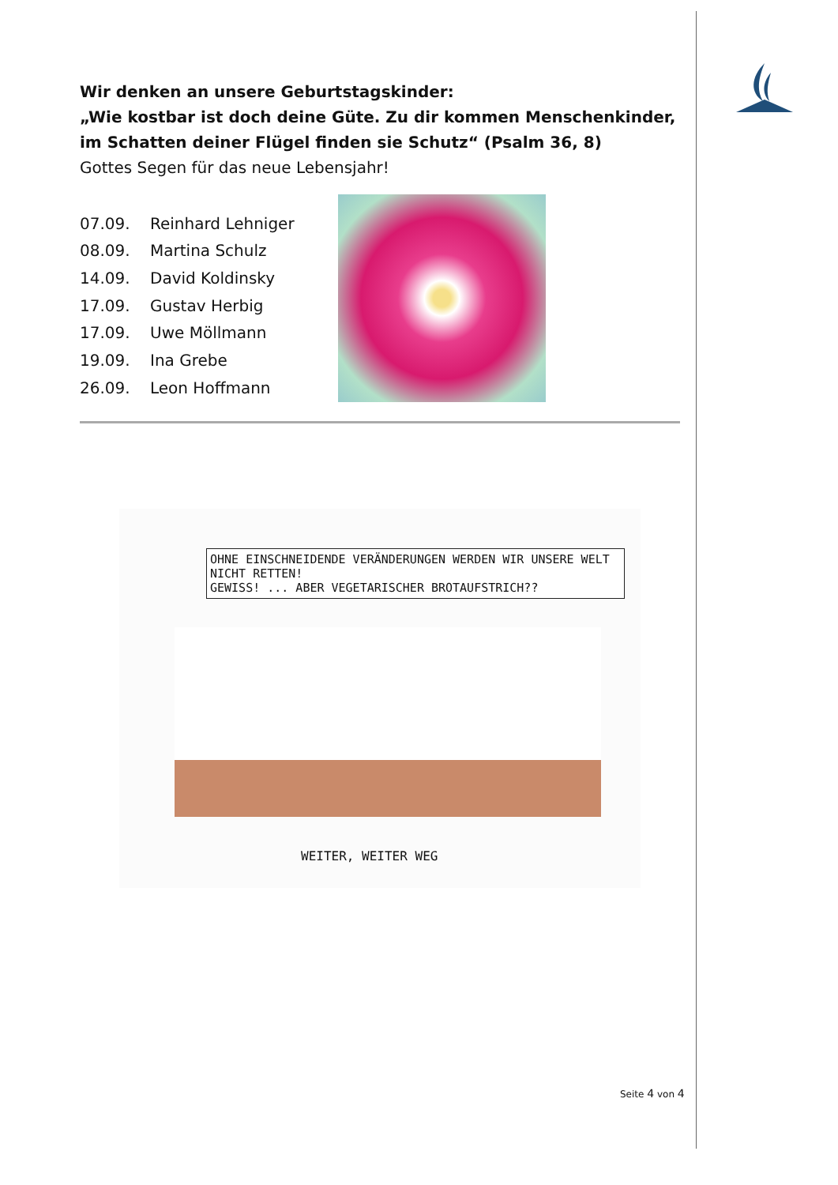Wir denken an unsere Geburtstagskinder:
„Wie kostbar ist doch deine Güte. Zu dir kommen Menschenkinder, im Schatten deiner Flügel finden sie Schutz“ (Psalm 36, 8)
Gottes Segen für das neue Lebensjahr!
| 07.09. | Reinhard Lehniger |
| 08.09. | Martina Schulz |
| 14.09. | David Koldinsky |
| 17.09. | Gustav Herbig |
| 17.09. | Uwe Möllmann |
| 19.09. | Ina Grebe |
| 26.09. | Leon Hoffmann |
OHNE EINSCHNEIDENDE VERÄNDERUNGEN WERDEN WIR UNSERE WELT NICHT RETTEN!
GEWISS! ... ABER VEGETARISCHER BROTAUFSTRICH??
WEITER, WEITER WEG
Seite 4 von 4